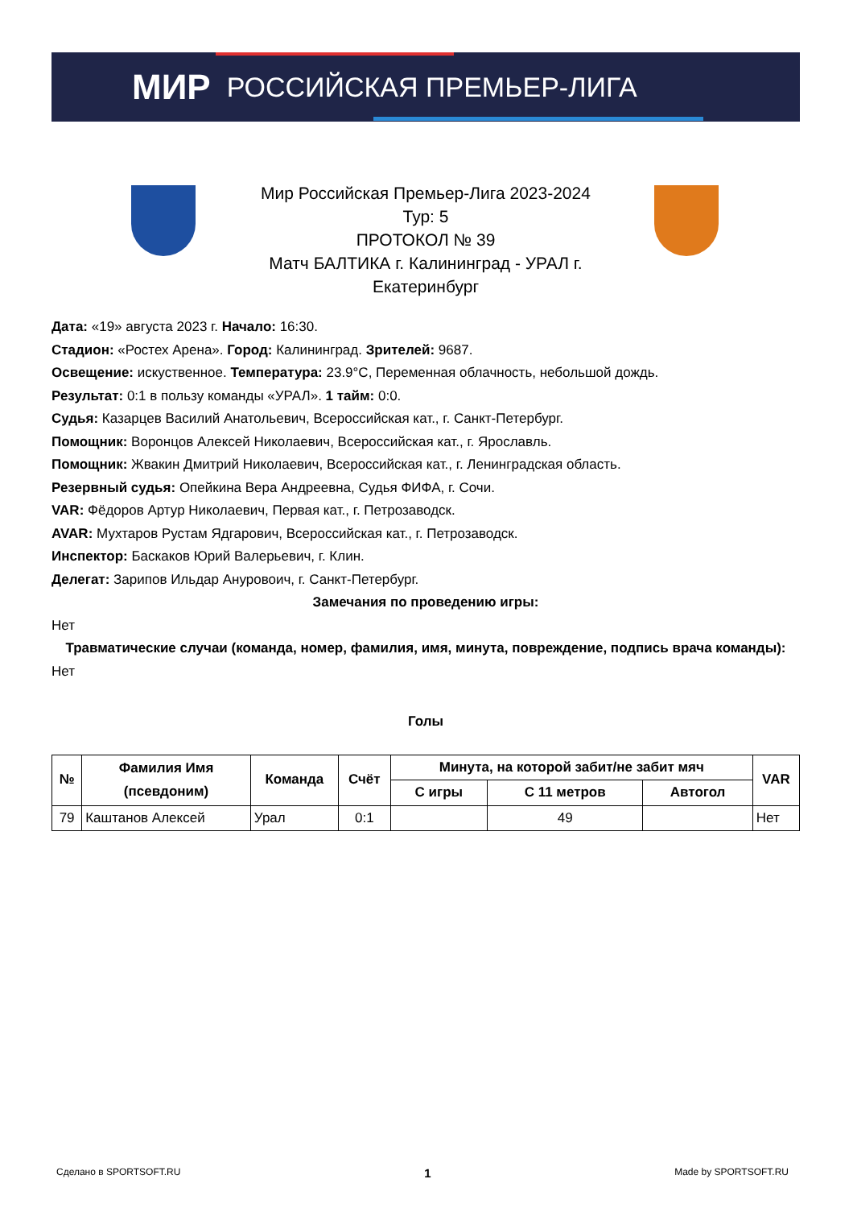МИР РОССИЙСКАЯ ПРЕМЬЕР-ЛИГА
Мир Российская Премьер-Лига 2023-2024
Тур: 5
ПРОТОКОЛ № 39
Матч БАЛТИКА г. Калининград - УРАЛ г.
Екатеринбург
Дата: «19» августа 2023 г. Начало: 16:30.
Стадион: «Ростех Арена». Город: Калининград. Зрителей: 9687.
Освещение: искуственное. Температура: 23.9°C, Переменная облачность, небольшой дождь.
Результат: 0:1 в пользу команды «УРАЛ». 1 тайм: 0:0.
Судья: Казарцев Василий Анатольевич, Всероссийская кат., г. Санкт-Петербург.
Помощник: Воронцов Алексей Николаевич, Всероссийская кат., г. Ярославль.
Помощник: Жвакин Дмитрий Николаевич, Всероссийская кат., г. Ленинградская область.
Резервный судья: Опейкина Вера Андреевна, Судья ФИФА, г. Сочи.
VAR: Фёдоров Артур Николаевич, Первая кат., г. Петрозаводск.
AVAR: Мухтаров Рустам Ядгарович, Всероссийская кат., г. Петрозаводск.
Инспектор: Баскаков Юрий Валерьевич, г. Клин.
Делегат: Зарипов Ильдар Ануровоич, г. Санкт-Петербург.
Замечания по проведению игры:
Нет
Травматические случаи (команда, номер, фамилия, имя, минута, повреждение, подпись врача команды):
Нет
Голы
| № | Фамилия Имя (псевдоним) | Команда | Счёт | Минута, на которой забит/не забит мяч | | | VAR |
| --- | --- | --- | --- | --- | --- | --- | --- |
| | | | | С игры | С 11 метров | Автогол | |
| 79 | Каштанов Алексей | Урал | 0:1 | | 49 | | Нет |
Сделано в SPORTSOFT.RU 1 Made by SPORTSOFT.RU